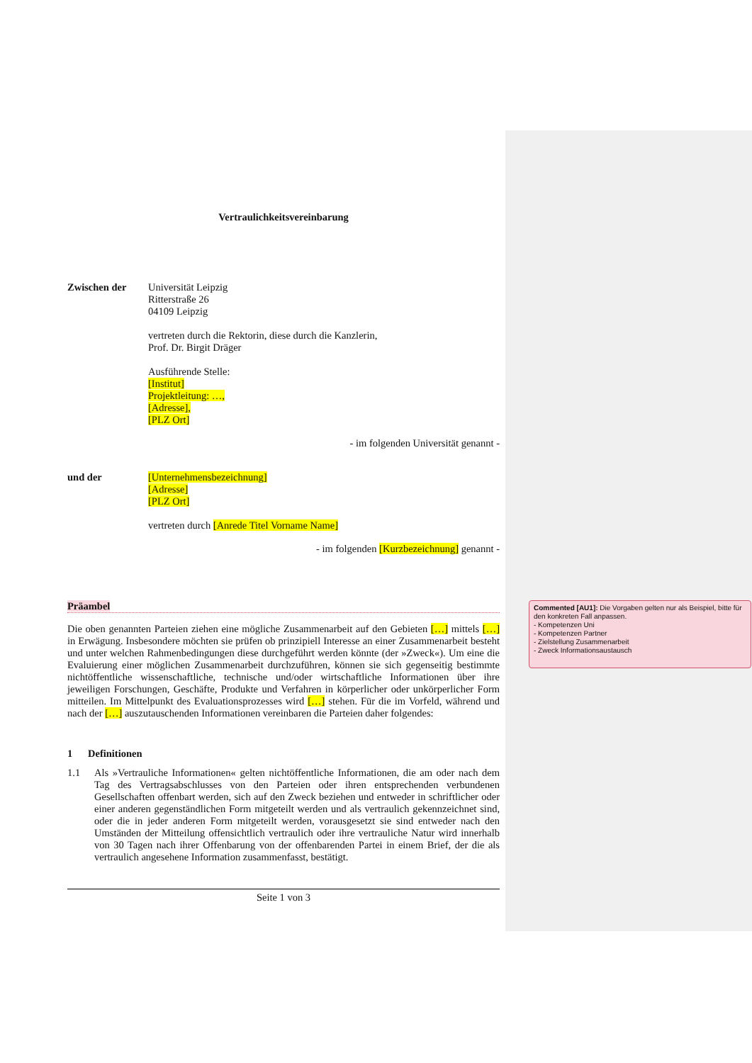Vertraulichkeitsvereinbarung
Zwischen der
Universität Leipzig
Ritterstraße 26
04109 Leipzig
vertreten durch die Rektorin, diese durch die Kanzlerin,
Prof. Dr. Birgit Dräger
Ausführende Stelle:
[Institut]
Projektleitung: …,
[Adresse],
[PLZ Ort]
- im folgenden Universität genannt -
und der
[Unternehmensbezeichnung]
[Adresse]
[PLZ Ort]
vertreten durch [Anrede Titel Vorname Name]
- im folgenden [Kurzbezeichnung] genannt -
Präambel
Die oben genannten Parteien ziehen eine mögliche Zusammenarbeit auf den Gebieten […] mittels […] in Erwägung. Insbesondere möchten sie prüfen ob prinzipiell Interesse an einer Zusammenarbeit besteht und unter welchen Rahmenbedingungen diese durchgeführt werden könnte (der »Zweck«). Um eine die Evaluierung einer möglichen Zusammenarbeit durchzuführen, können sie sich gegenseitig bestimmte nichtöffentliche wissenschaftliche, technische und/oder wirtschaftliche Informationen über ihre jeweiligen Forschungen, Geschäfte, Produkte und Verfahren in körperlicher oder unkörperlicher Form mitteilen. Im Mittelpunkt des Evaluationsprozesses wird […] stehen. Für die im Vorfeld, während und nach der […] auszutauschenden Informationen vereinbaren die Parteien daher folgendes:
1 Definitionen
1.1
Als »Vertrauliche Informationen« gelten nichtöffentliche Informationen, die am oder nach dem Tag des Vertragsabschlusses von den Parteien oder ihren entsprechenden verbundenen Gesellschaften offenbart werden, sich auf den Zweck beziehen und entweder in schriftlicher oder einer anderen gegenständlichen Form mitgeteilt werden und als vertraulich gekennzeichnet sind, oder die in jeder anderen Form mitgeteilt werden, vorausgesetzt sie sind entweder nach den Umständen der Mitteilung offensichtlich vertraulich oder ihre vertrauliche Natur wird innerhalb von 30 Tagen nach ihrer Offenbarung von der offenbarenden Partei in einem Brief, der die als vertraulich angesehene Information zusammenfasst, bestätigt.
Seite 1 von 3
Commented [AU1]: Die Vorgaben gelten nur als Beispiel, bitte für den konkreten Fall anpassen.
- Kompetenzen Uni
- Kompetenzen Partner
- Zielstellung Zusammenarbeit
- Zweck Informationsaustausch